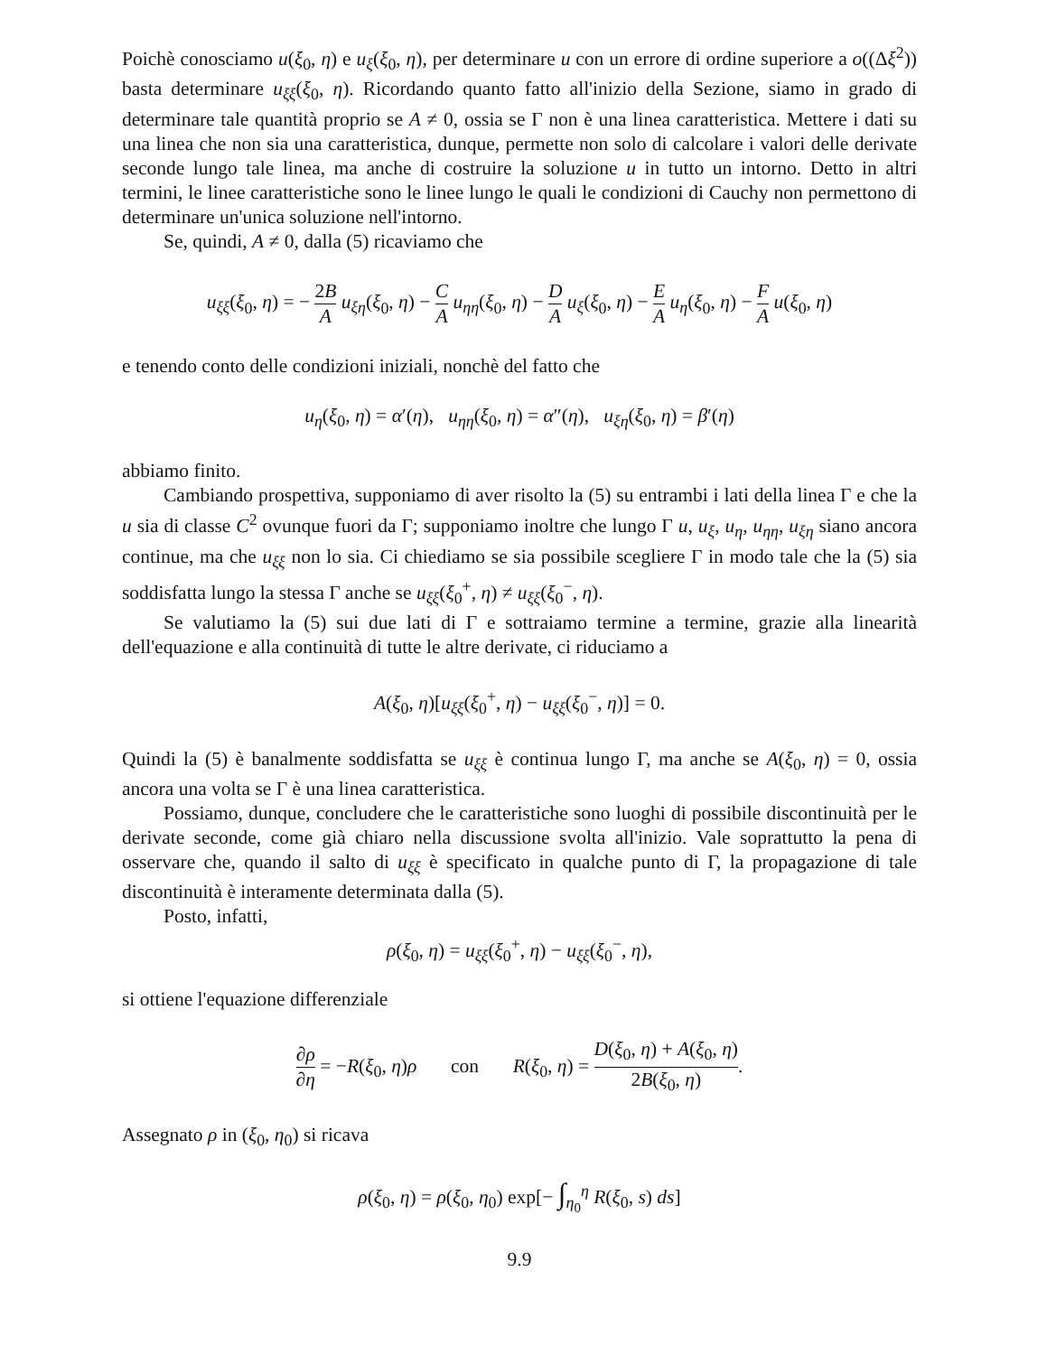Poichè conosciamo u(ξ<sub>0</sub>, η) e u<sub>ξ</sub>(ξ<sub>0</sub>, η), per determinare u con un errore di ordine superiore a o((Δξ<sup>2</sup>)) basta determinare u<sub>ξξ</sub>(ξ<sub>0</sub>, η). Ricordando quanto fatto all'inizio della Sezione, siamo in grado di determinare tale quantità proprio se A ≠ 0, ossia se Γ non è una linea caratteristica. Mettere i dati su una linea che non sia una caratteristica, dunque, permette non solo di calcolare i valori delle derivate seconde lungo tale linea, ma anche di costruire la soluzione u in tutto un intorno. Detto in altri termini, le linee caratteristiche sono le linee lungo le quali le condizioni di Cauchy non permettono di determinare un'unica soluzione nell'intorno.
Se, quindi, A ≠ 0, dalla (5) ricaviamo che
u<sub>ξξ</sub>(ξ<sub>0</sub>, η) = − 2B A u<sub>ξη</sub>(ξ<sub>0</sub>, η) − C A u<sub>ηη</sub>(ξ<sub>0</sub>, η) − D A u<sub>ξ</sub>(ξ<sub>0</sub>, η) − E A u<sub>η</sub>(ξ<sub>0</sub>, η) − F A u(ξ<sub>0</sub>, η)
e tenendo conto delle condizioni iniziali, nonchè del fatto che
u<sub>η</sub>(ξ<sub>0</sub>, η) = α′(η), u<sub>ηη</sub>(ξ<sub>0</sub>, η) = α″(η), u<sub>ξη</sub>(ξ<sub>0</sub>, η) = β′(η)
abbiamo finito.
Cambiando prospettiva, supponiamo di aver risolto la (5) su entrambi i lati della linea Γ e che la u sia di classe C<sup>2</sup> ovunque fuori da Γ; supponiamo inoltre che lungo Γ u, u<sub>ξ</sub>, u<sub>η</sub>, u<sub>ηη</sub>, u<sub>ξη</sub> siano ancora continue, ma che u<sub>ξξ</sub> non lo sia. Ci chiediamo se sia possibile scegliere Γ in modo tale che la (5) sia soddisfatta lungo la stessa Γ anche se u<sub>ξξ</sub>(ξ<sub>0</sub><sup>+</sup>, η) ≠ u<sub>ξξ</sub>(ξ<sub>0</sub><sup>−</sup>, η).
Se valutiamo la (5) sui due lati di Γ e sottraiamo termine a termine, grazie alla linearità dell'equazione e alla continuità di tutte le altre derivate, ci riduciamo a
A(ξ<sub>0</sub>, η)[u<sub>ξξ</sub>(ξ<sub>0</sub><sup>+</sup>, η) − u<sub>ξξ</sub>(ξ<sub>0</sub><sup>−</sup>, η)] = 0.
Quindi la (5) è banalmente soddisfatta se u<sub>ξξ</sub> è continua lungo Γ, ma anche se A(ξ<sub>0</sub>, η) = 0, ossia ancora una volta se Γ è una linea caratteristica.
Possiamo, dunque, concludere che le caratteristiche sono luoghi di possibile discontinuità per le derivate seconde, come già chiaro nella discussione svolta all'inizio. Vale soprattutto la pena di osservare che, quando il salto di u<sub>ξξ</sub> è specificato in qualche punto di Γ, la propagazione di tale discontinuità è interamente determinata dalla (5).
Posto, infatti,
ρ(ξ<sub>0</sub>, η) = u<sub>ξξ</sub>(ξ<sub>0</sub><sup>+</sup>, η) − u<sub>ξξ</sub>(ξ<sub>0</sub><sup>−</sup>, η),
si ottiene l'equazione differenziale
∂ρ ∂η = −R(ξ<sub>0</sub>, η)ρ con R(ξ<sub>0</sub>, η) = D(ξ<sub>0</sub>, η) + A(ξ<sub>0</sub>, η) 2B(ξ<sub>0</sub>, η).
Assegnato ρ in (ξ<sub>0</sub>, η<sub>0</sub>) si ricava
ρ(ξ<sub>0</sub>, η) = ρ(ξ<sub>0</sub>, η<sub>0</sub>) exp[− ∫<sub>η<sub>0</sub></sub><sup>η</sup> R(ξ<sub>0</sub>, s) ds]
9.9